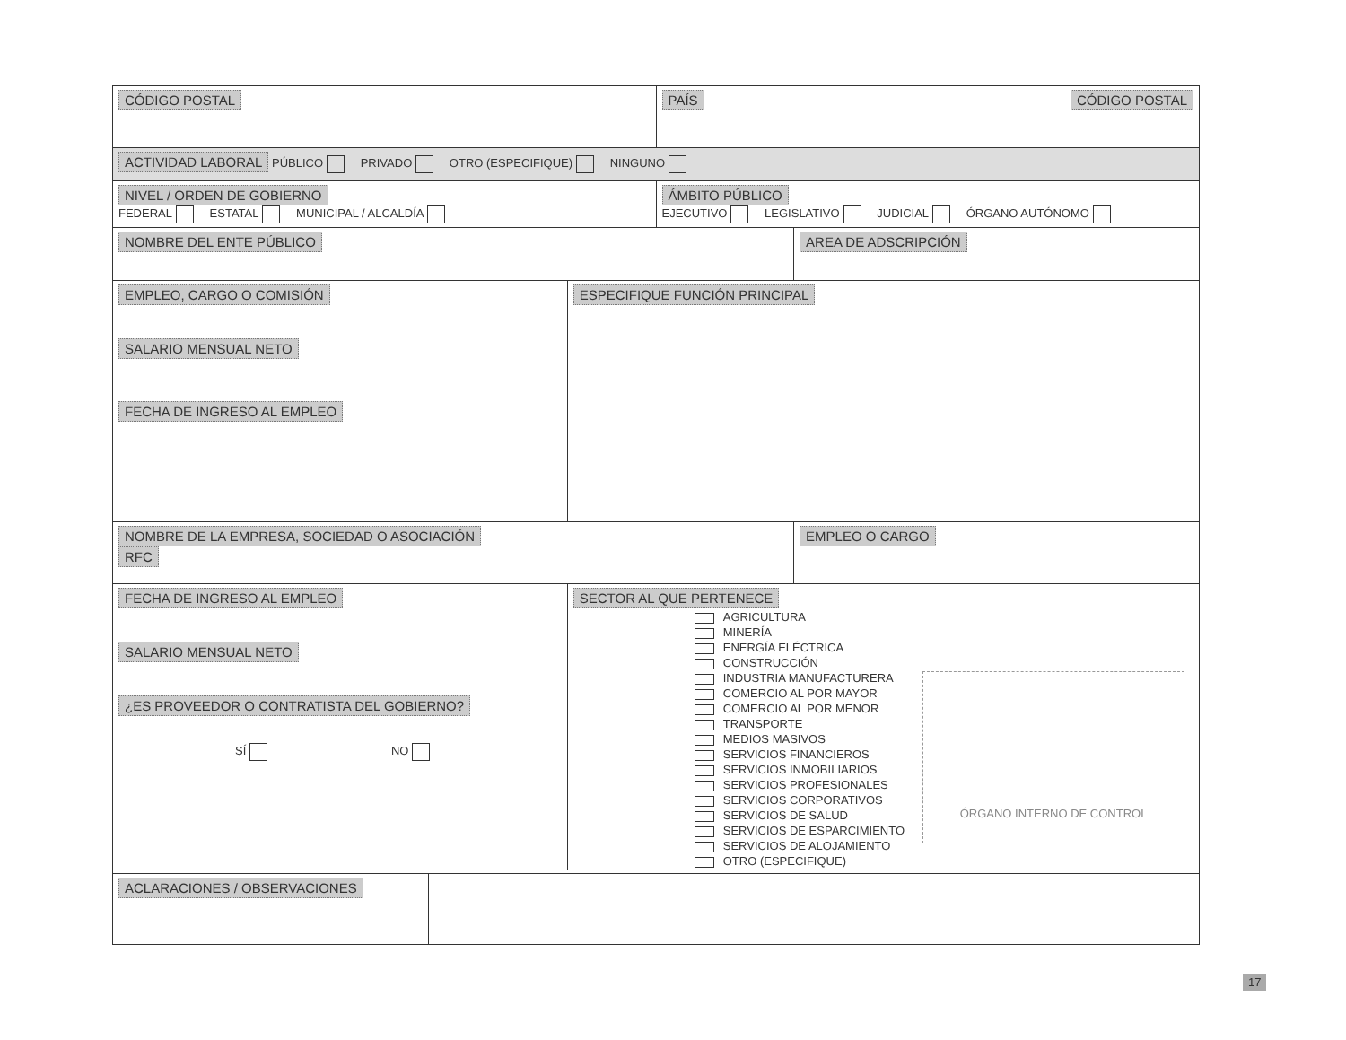CÓDIGO POSTAL
PAÍS CÓDIGO POSTAL
ACTIVIDAD LABORAL PÚBLICO PRIVADO OTRO (ESPECIFIQUE) NINGUNO
NIVEL / ORDEN DE GOBIERNO
FEDERAL ESTATAL MUNICIPAL / ALCALDÍA
ÁMBITO PÚBLICO
EJECUTIVO LEGISLATIVO JUDICIAL ÓRGANO AUTÓNOMO
NOMBRE DEL ENTE PÚBLICO
AREA DE ADSCRIPCIÓN
EMPLEO, CARGO O COMISIÓN
SALARIO MENSUAL NETO
FECHA DE INGRESO AL EMPLEO
ESPECIFIQUE FUNCIÓN PRINCIPAL
NOMBRE DE LA EMPRESA, SOCIEDAD O ASOCIACIÓN
RFC
EMPLEO O CARGO
FECHA DE INGRESO AL EMPLEO
SALARIO MENSUAL NETO
¿ES PROVEEDOR O CONTRATISTA DEL GOBIERNO?
SÍ NO
SECTOR AL QUE PERTENECE
AGRICULTURA
MINERÍA
ENERGÍA ELÉCTRICA
CONSTRUCCIÓN
INDUSTRIA MANUFACTURERA
COMERCIO AL POR MAYOR
COMERCIO AL POR MENOR
TRANSPORTE
MEDIOS MASIVOS
SERVICIOS FINANCIEROS
SERVICIOS INMOBILIARIOS
SERVICIOS PROFESIONALES
SERVICIOS CORPORATIVOS
SERVICIOS DE SALUD
SERVICIOS DE ESPARCIMIENTO
SERVICIOS DE ALOJAMIENTO
OTRO (ESPECIFIQUE)
ÓRGANO INTERNO DE CONTROL
ACLARACIONES / OBSERVACIONES
17